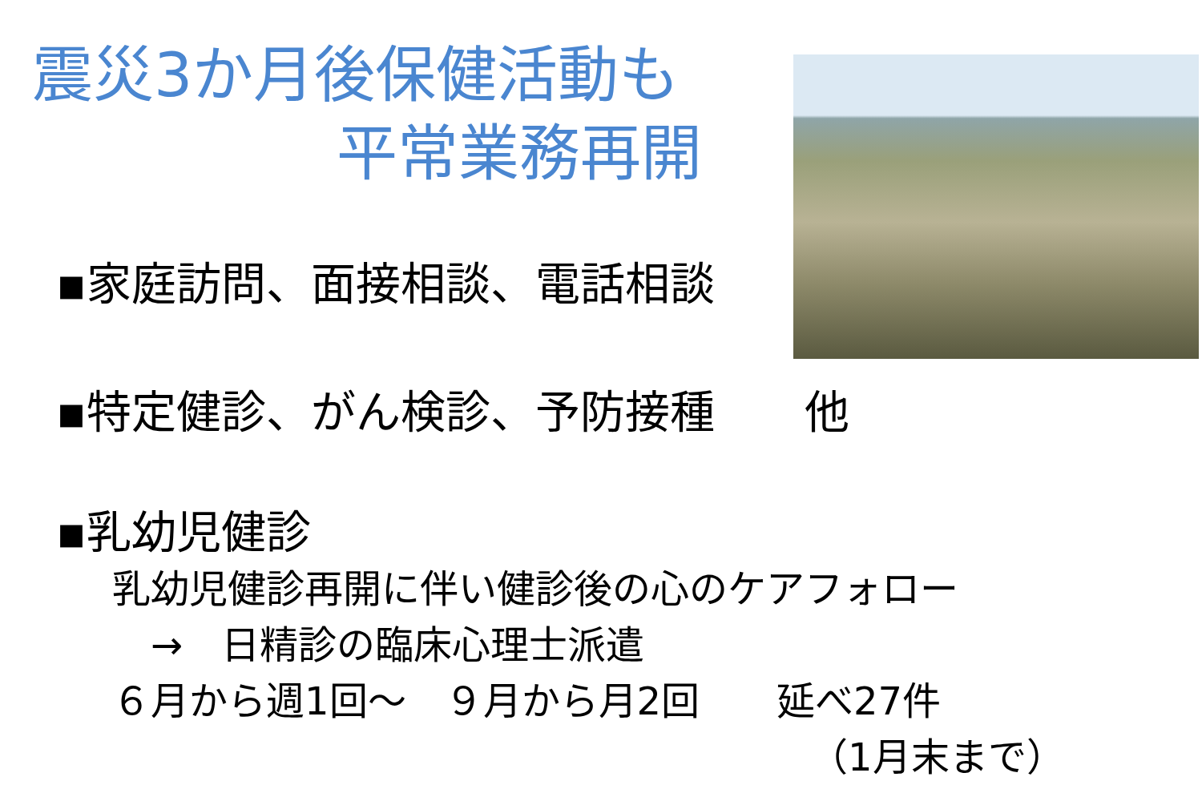震災3か月後保健活動も
平常業務再開
▪家庭訪問、面接相談、電話相談
▪特定健診、がん検診、予防接種　　他
▪乳幼児健診
乳幼児健診再開に伴い健診後の心のケアフォロー
　→　日精診の臨床心理士派遣
６月から週1回～　９月から月2回　　延べ27件
（1月末まで）